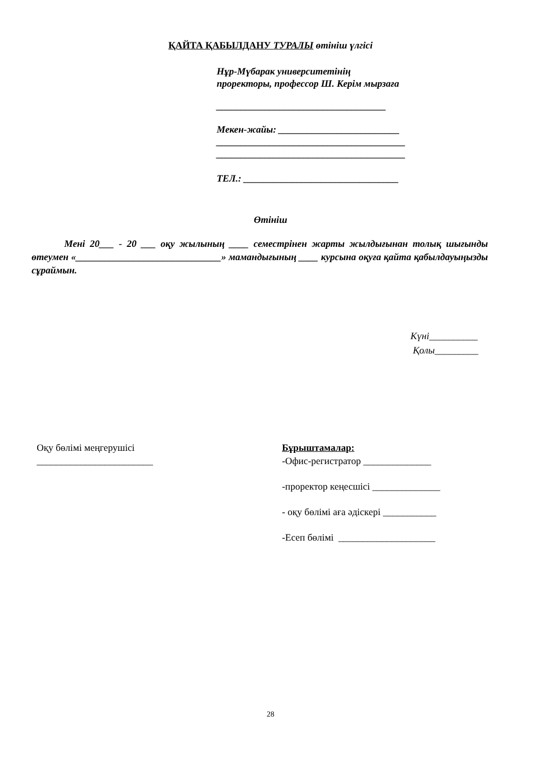ҚАЙТА ҚАБЫЛДАНУ ТУРАЛЫ өтініш үлгісі
Нұр-Мүбарак университетінің
проректоры, профессор Ш. Керім мырзаға
___________________________________
Мекен-жайы: _________________________
_______________________________________
_______________________________________
ТЕЛ.: ________________________________
Өтініш
Мені 20___ - 20 ___ оқу жылының ____ семестрінен жарты жылдығынан толық шығынды өтеумен «______________________________» мамандығының ____ курсына оқуға қайта қабылдауыңызды сұраймын.
Күні__________
Қолы_________
Оқу бөлімі меңгерушісі
________________________
Бұрыштамалар:
-Офис-регистратор ______________
-проректор кеңесшісі ______________
- оқу бөлімі аға әдіскері ___________
-Есеп бөлімі ____________________
28